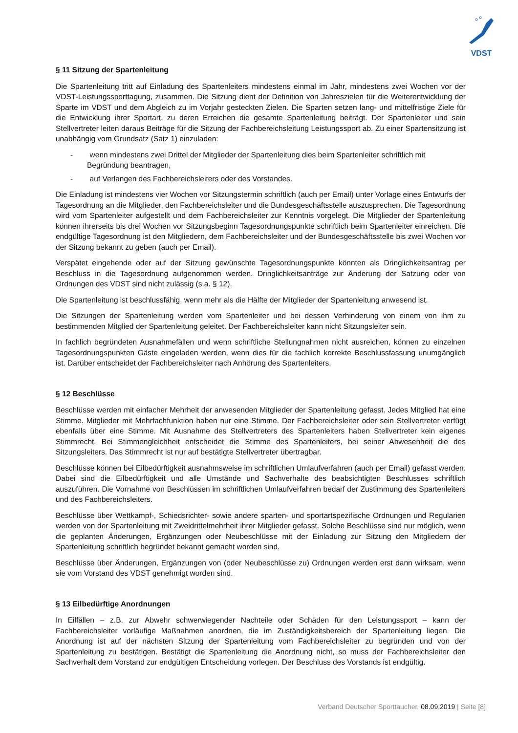VDST
§ 11 Sitzung der Spartenleitung
Die Spartenleitung tritt auf Einladung des Spartenleiters mindestens einmal im Jahr, mindestens zwei Wochen vor der VDST-Leistungssporttagung, zusammen. Die Sitzung dient der Definition von Jahreszielen für die Weiterentwicklung der Sparte im VDST und dem Abgleich zu im Vorjahr gesteckten Zielen. Die Sparten setzen lang- und mittelfristige Ziele für die Entwicklung ihrer Sportart, zu deren Erreichen die gesamte Spartenleitung beiträgt. Der Spartenleiter und sein Stellvertreter leiten daraus Beiträge für die Sitzung der Fachbereichsleitung Leistungssport ab. Zu einer Spartensitzung ist unabhängig vom Grundsatz (Satz 1) einzuladen:
- wenn mindestens zwei Drittel der Mitglieder der Spartenleitung dies beim Spartenleiter schriftlich mit Begründung beantragen,
- auf Verlangen des Fachbereichsleiters oder des Vorstandes.
Die Einladung ist mindestens vier Wochen vor Sitzungstermin schriftlich (auch per Email) unter Vorlage eines Entwurfs der Tagesordnung an die Mitglieder, den Fachbereichsleiter und die Bundesgeschäftsstelle auszusprechen. Die Tagesordnung wird vom Spartenleiter aufgestellt und dem Fachbereichsleiter zur Kenntnis vorgelegt. Die Mitglieder der Spartenleitung können ihrerseits bis drei Wochen vor Sitzungsbeginn Tagesordnungspunkte schriftlich beim Spartenleiter einreichen. Die endgültige Tagesordnung ist den Mitgliedern, dem Fachbereichsleiter und der Bundesgeschäftsstelle bis zwei Wochen vor der Sitzung bekannt zu geben (auch per Email).
Verspätet eingehende oder auf der Sitzung gewünschte Tagesordnungspunkte könnten als Dringlichkeitsantrag per Beschluss in die Tagesordnung aufgenommen werden. Dringlichkeitsanträge zur Änderung der Satzung oder von Ordnungen des VDST sind nicht zulässig (s.a. § 12).
Die Spartenleitung ist beschlussfähig, wenn mehr als die Hälfte der Mitglieder der Spartenleitung anwesend ist.
Die Sitzungen der Spartenleitung werden vom Spartenleiter und bei dessen Verhinderung von einem von ihm zu bestimmenden Mitglied der Spartenleitung geleitet. Der Fachbereichsleiter kann nicht Sitzungsleiter sein.
In fachlich begründeten Ausnahmefällen und wenn schriftliche Stellungnahmen nicht ausreichen, können zu einzelnen Tagesordnungspunkten Gäste eingeladen werden, wenn dies für die fachlich korrekte Beschlussfassung unumgänglich ist. Darüber entscheidet der Fachbereichsleiter nach Anhörung des Spartenleiters.
§ 12 Beschlüsse
Beschlüsse werden mit einfacher Mehrheit der anwesenden Mitglieder der Spartenleitung gefasst. Jedes Mitglied hat eine Stimme. Mitglieder mit Mehrfachfunktion haben nur eine Stimme. Der Fachbereichsleiter oder sein Stellvertreter verfügt ebenfalls über eine Stimme. Mit Ausnahme des Stellvertreters des Spartenleiters haben Stellvertreter kein eigenes Stimmrecht. Bei Stimmengleichheit entscheidet die Stimme des Spartenleiters, bei seiner Abwesenheit die des Sitzungsleiters. Das Stimmrecht ist nur auf bestätigte Stellvertreter übertragbar.
Beschlüsse können bei Eilbedürftigkeit ausnahmsweise im schriftlichen Umlaufverfahren (auch per Email) gefasst werden. Dabei sind die Eilbedürftigkeit und alle Umstände und Sachverhalte des beabsichtigten Beschlusses schriftlich auszuführen. Die Vornahme von Beschlüssen im schriftlichen Umlaufverfahren bedarf der Zustimmung des Spartenleiters und des Fachbereichsleiters.
Beschlüsse über Wettkampf-, Schiedsrichter- sowie andere sparten- und sportartspezifische Ordnungen und Regularien werden von der Spartenleitung mit Zweidrittelmehrheit ihrer Mitglieder gefasst. Solche Beschlüsse sind nur möglich, wenn die geplanten Änderungen, Ergänzungen oder Neubeschlüsse mit der Einladung zur Sitzung den Mitgliedern der Spartenleitung schriftlich begründet bekannt gemacht worden sind.
Beschlüsse über Änderungen, Ergänzungen von (oder Neubeschlüsse zu) Ordnungen werden erst dann wirksam, wenn sie vom Vorstand des VDST genehmigt worden sind.
§ 13 Eilbedürftige Anordnungen
In Eilfällen – z.B. zur Abwehr schwerwiegender Nachteile oder Schäden für den Leistungssport – kann der Fachbereichsleiter vorläufige Maßnahmen anordnen, die im Zuständigkeitsbereich der Spartenleitung liegen. Die Anordnung ist auf der nächsten Sitzung der Spartenleitung vom Fachbereichsleiter zu begründen und von der Spartenleitung zu bestätigen. Bestätigt die Spartenleitung die Anordnung nicht, so muss der Fachbereichsleiter den Sachverhalt dem Vorstand zur endgültigen Entscheidung vorlegen. Der Beschluss des Vorstands ist endgültig.
Verband Deutscher Sporttaucher, 08.09.2019 | Seite [8]